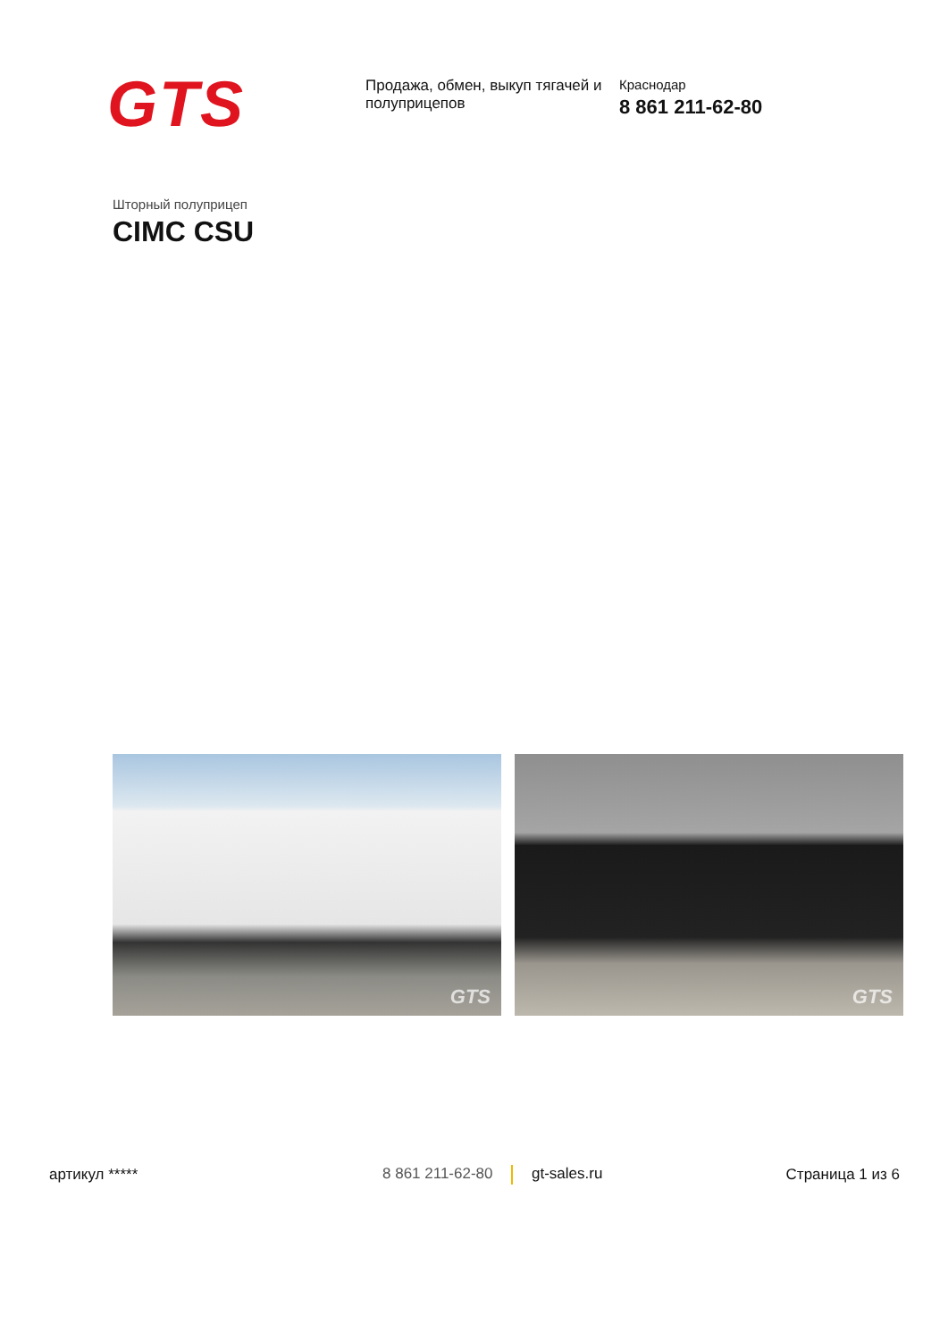GTS
Продажа, обмен, выкуп тягачей и полуприцепов
Краснодар
8 861 211-62-80
Шторный полуприцеп
CIMC CSU
GTS
GTS
артикул ***** 8 861 211-62-80 gt-sales.ru Страница 1 из 6